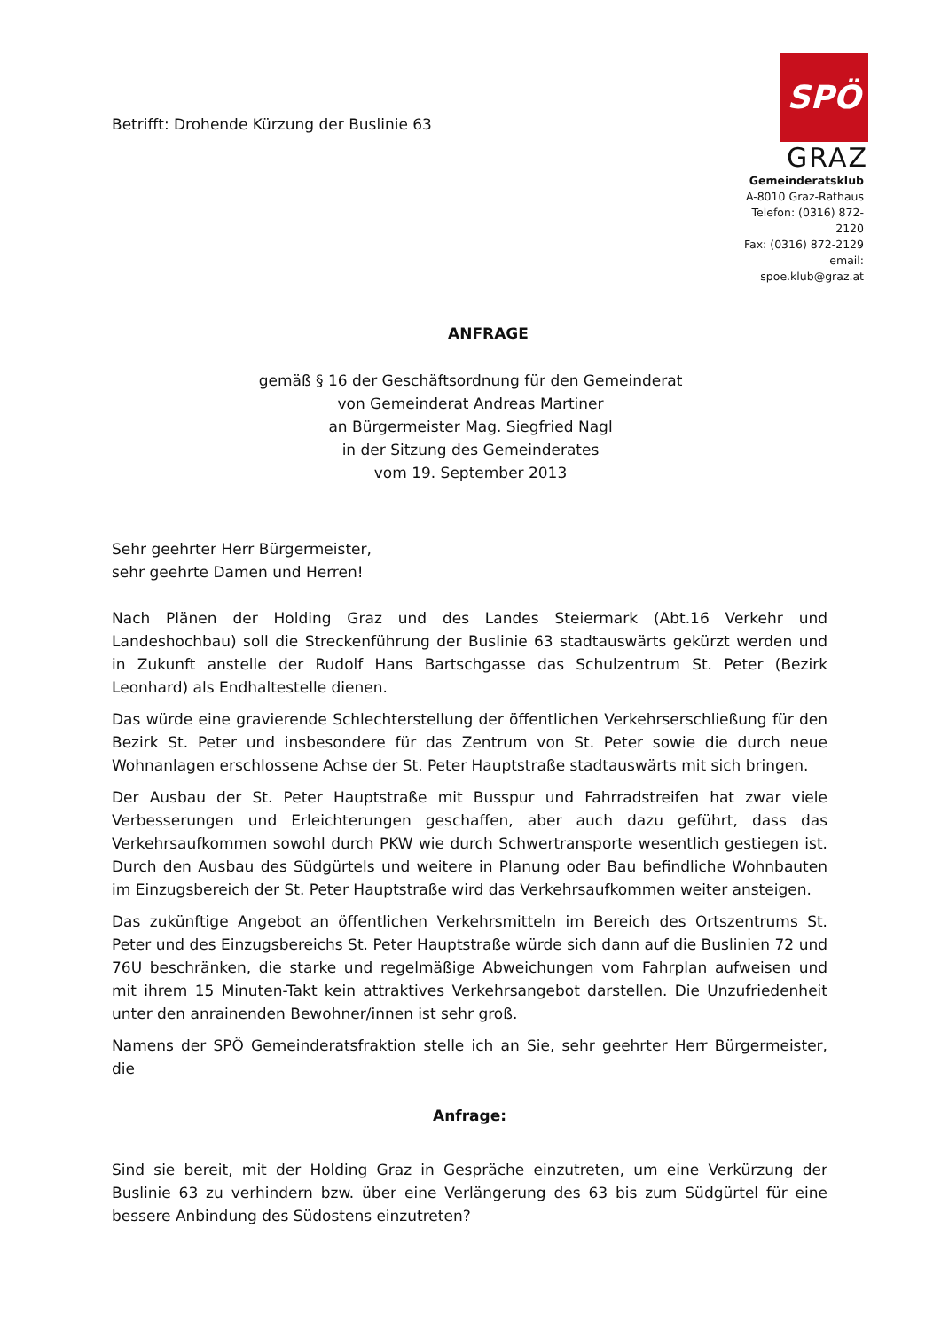Betrifft: Drohende Kürzung der Buslinie 63
SPÖ
GRAZ
Gemeinderatsklub
A-8010 Graz-Rathaus
Telefon: (0316) 872-2120
Fax: (0316) 872-2129
email: spoe.klub@graz.at
ANFRAGE
gemäß § 16 der Geschäftsordnung für den Gemeinderat
von Gemeinderat Andreas Martiner
an Bürgermeister Mag. Siegfried Nagl
in der Sitzung des Gemeinderates
vom 19. September 2013
Sehr geehrter Herr Bürgermeister,
sehr geehrte Damen und Herren!
Nach Plänen der Holding Graz und des Landes Steiermark (Abt.16 Verkehr und Landeshochbau) soll die Streckenführung der Buslinie 63 stadtauswärts gekürzt werden und in Zukunft anstelle der Rudolf Hans Bartschgasse das Schulzentrum St. Peter (Bezirk Leonhard) als Endhaltestelle dienen.
Das würde eine gravierende Schlechterstellung der öffentlichen Verkehrserschließung für den Bezirk St. Peter und insbesondere für das Zentrum von St. Peter sowie die durch neue Wohnanlagen erschlossene Achse der St. Peter Hauptstraße stadtauswärts mit sich bringen.
Der Ausbau der St. Peter Hauptstraße mit Busspur und Fahrradstreifen hat zwar viele Verbesserungen und Erleichterungen geschaffen, aber auch dazu geführt, dass das Verkehrsaufkommen sowohl durch PKW wie durch Schwertransporte wesentlich gestiegen ist. Durch den Ausbau des Südgürtels und weitere in Planung oder Bau befindliche Wohnbauten im Einzugsbereich der St. Peter Hauptstraße wird das Verkehrsaufkommen weiter ansteigen.
Das zukünftige Angebot an öffentlichen Verkehrsmitteln im Bereich des Ortszentrums St. Peter und des Einzugsbereichs St. Peter Hauptstraße würde sich dann auf die Buslinien 72 und 76U beschränken, die starke und regelmäßige Abweichungen vom Fahrplan aufweisen und mit ihrem 15 Minuten-Takt kein attraktives Verkehrsangebot darstellen. Die Unzufriedenheit unter den anrainenden Bewohner/innen ist sehr groß.
Namens der SPÖ Gemeinderatsfraktion stelle ich an Sie, sehr geehrter Herr Bürgermeister, die
Anfrage:
Sind sie bereit, mit der Holding Graz in Gespräche einzutreten, um eine Verkürzung der Buslinie 63 zu verhindern bzw. über eine Verlängerung des 63 bis zum Südgürtel für eine bessere Anbindung des Südostens einzutreten?